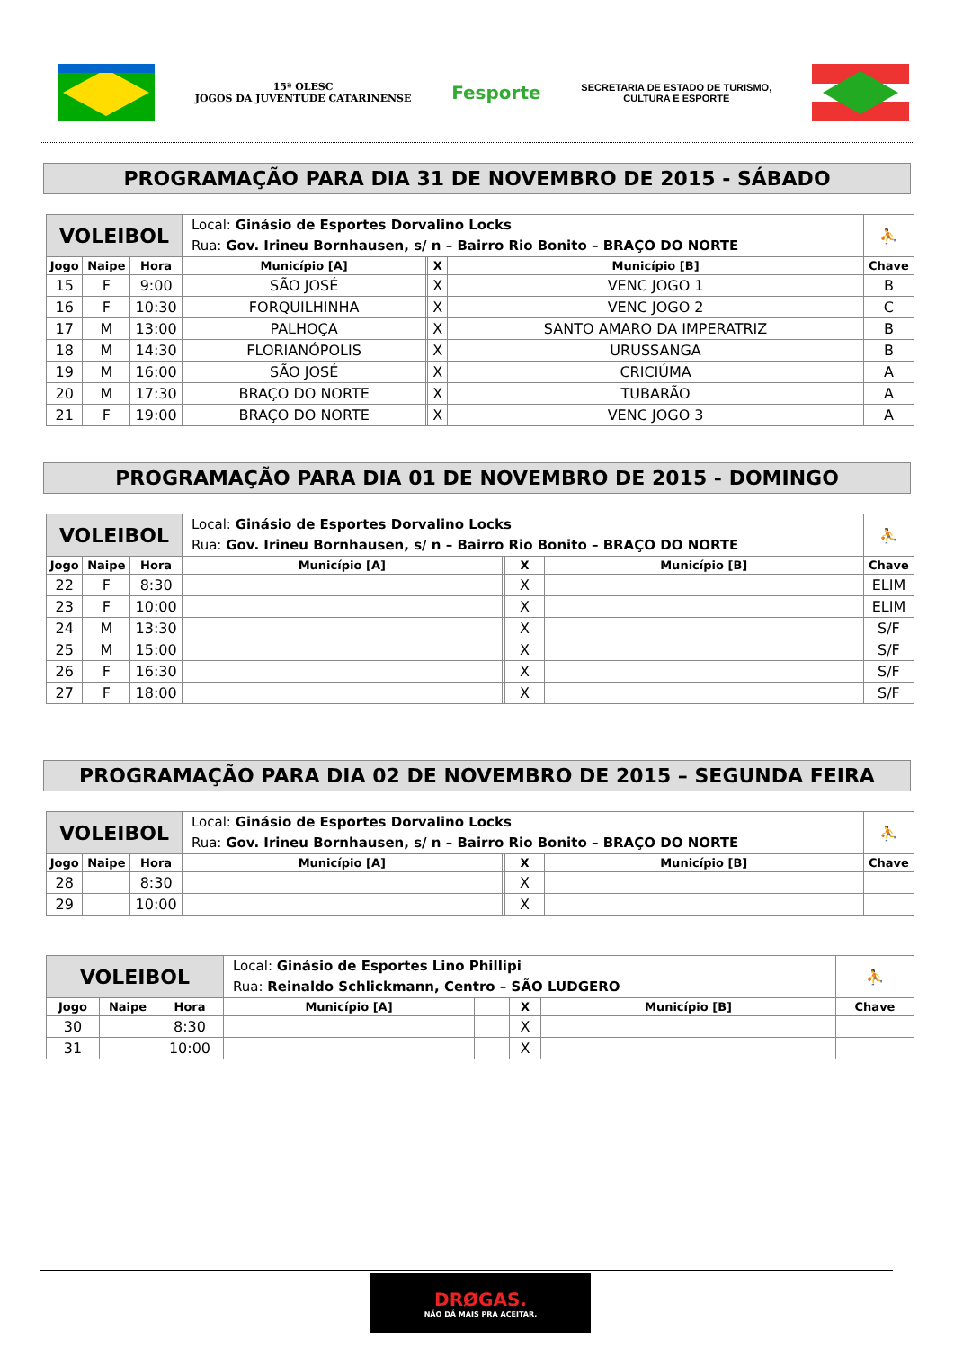15ª OLESC
JOGOS DA JUVENTUDE CATARINENSE
Fesporte
SECRETARIA DE ESTADO DE TURISMO,
CULTURA E ESPORTE
PROGRAMAÇÃO PARA DIA 31 DE NOVEMBRO DE 2015 - SÁBADO
| VOLEIBOL | | | Local: Ginásio de Esportes Dorvalino Locks Rua: Gov. Irineu Bornhausen, s/ n – Bairro Rio Bonito – BRAÇO DO NORTE | | | | ⛹ |
| Jogo | Naipe | Hora | Município [A] | | X | Município [B] | Chave |
| 15 | F | 9:00 | SÃO JOSÉ | | X | VENC JOGO 1 | B |
| 16 | F | 10:30 | FORQUILHINHA | | X | VENC JOGO 2 | C |
| 17 | M | 13:00 | PALHOÇA | | X | SANTO AMARO DA IMPERATRIZ | B |
| 18 | M | 14:30 | FLORIANÓPOLIS | | X | URUSSANGA | B |
| 19 | M | 16:00 | SÃO JOSÉ | | X | CRICIÚMA | A |
| 20 | M | 17:30 | BRAÇO DO NORTE | | X | TUBARÃO | A |
| 21 | F | 19:00 | BRAÇO DO NORTE | | X | VENC JOGO 3 | A |
PROGRAMAÇÃO PARA DIA 01 DE NOVEMBRO DE 2015 - DOMINGO
| VOLEIBOL | | | Local: Ginásio de Esportes Dorvalino Locks Rua: Gov. Irineu Bornhausen, s/ n – Bairro Rio Bonito – BRAÇO DO NORTE | | | | ⛹ |
| Jogo | Naipe | Hora | Município [A] | | X | Município [B] | Chave |
| 22 | F | 8:30 | | | X | | ELIM |
| 23 | F | 10:00 | | | X | | ELIM |
| 24 | M | 13:30 | | | X | | S/F |
| 25 | M | 15:00 | | | X | | S/F |
| 26 | F | 16:30 | | | X | | S/F |
| 27 | F | 18:00 | | | X | | S/F |
PROGRAMAÇÃO PARA DIA 02 DE NOVEMBRO DE 2015 – SEGUNDA FEIRA
| VOLEIBOL | | | Local: Ginásio de Esportes Dorvalino Locks Rua: Gov. Irineu Bornhausen, s/ n – Bairro Rio Bonito – BRAÇO DO NORTE | | | | ⛹ |
| Jogo | Naipe | Hora | Município [A] | | X | Município [B] | Chave |
| 28 | | 8:30 | | | X | | |
| 29 | | 10:00 | | | X | | |
| VOLEIBOL | | | Local: Ginásio de Esportes Lino Phillipi Rua: Reinaldo Schlickmann, Centro – SÃO LUDGERO | | | | ⛹ |
| Jogo | Naipe | Hora | Município [A] | | X | Município [B] | Chave |
| 30 | | 8:30 | | | X | | |
| 31 | | 10:00 | | | X | | |
DRØGAS.
NÃO DÁ MAIS PRA ACEITAR.